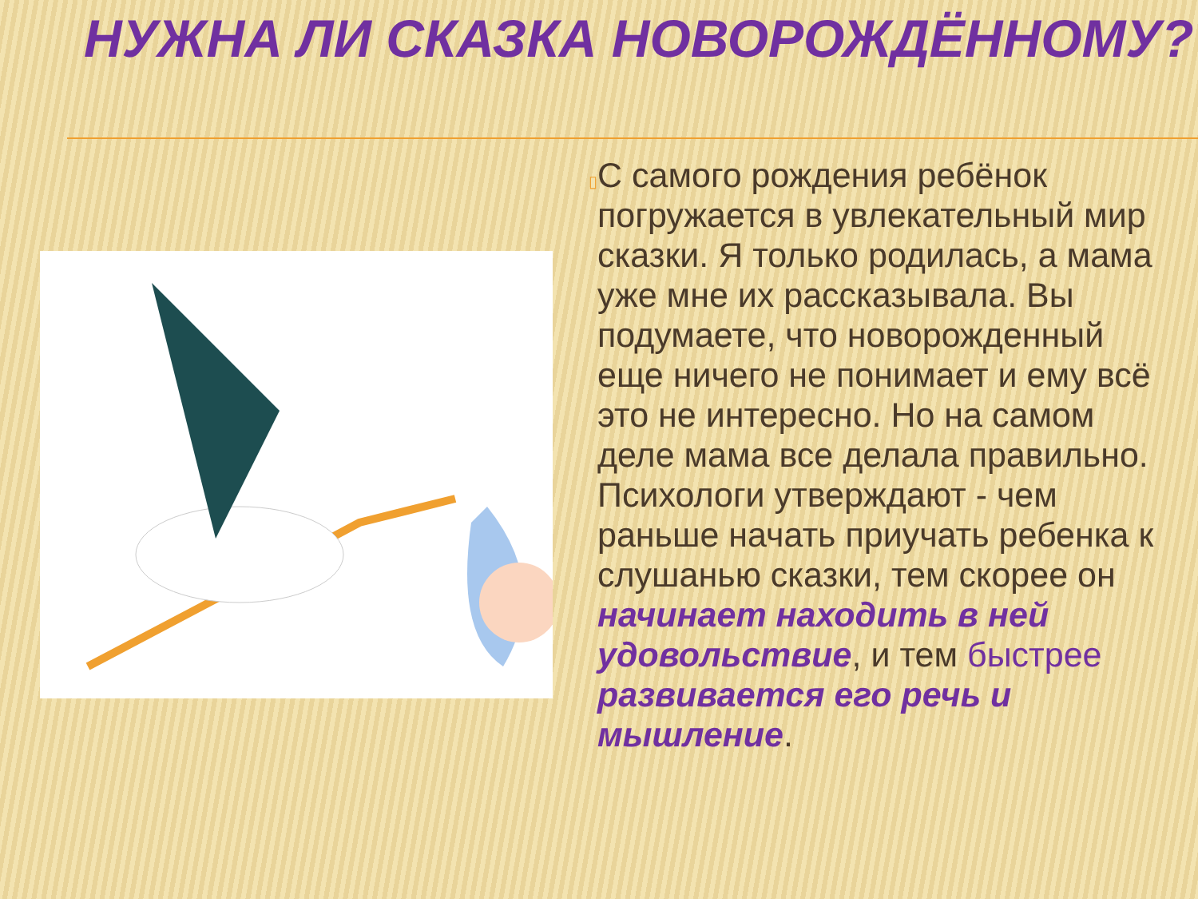НУЖНА ЛИ СКАЗКА НОВОРОЖДЁННОМУ?
▯
С самого рождения ребёнок погружается в увлекательный мир сказки. Я только родилась, а мама уже мне их рассказывала. Вы подумаете, что новорожденный еще ничего не понимает и ему всё это не интересно. Но на самом деле мама все делала правильно. Психологи утверждают - чем раньше начать приучать ребенка к слушанью сказки, тем скорее он начинает находить в ней удовольствие, и тем быстрее развивается его речь и мышление.